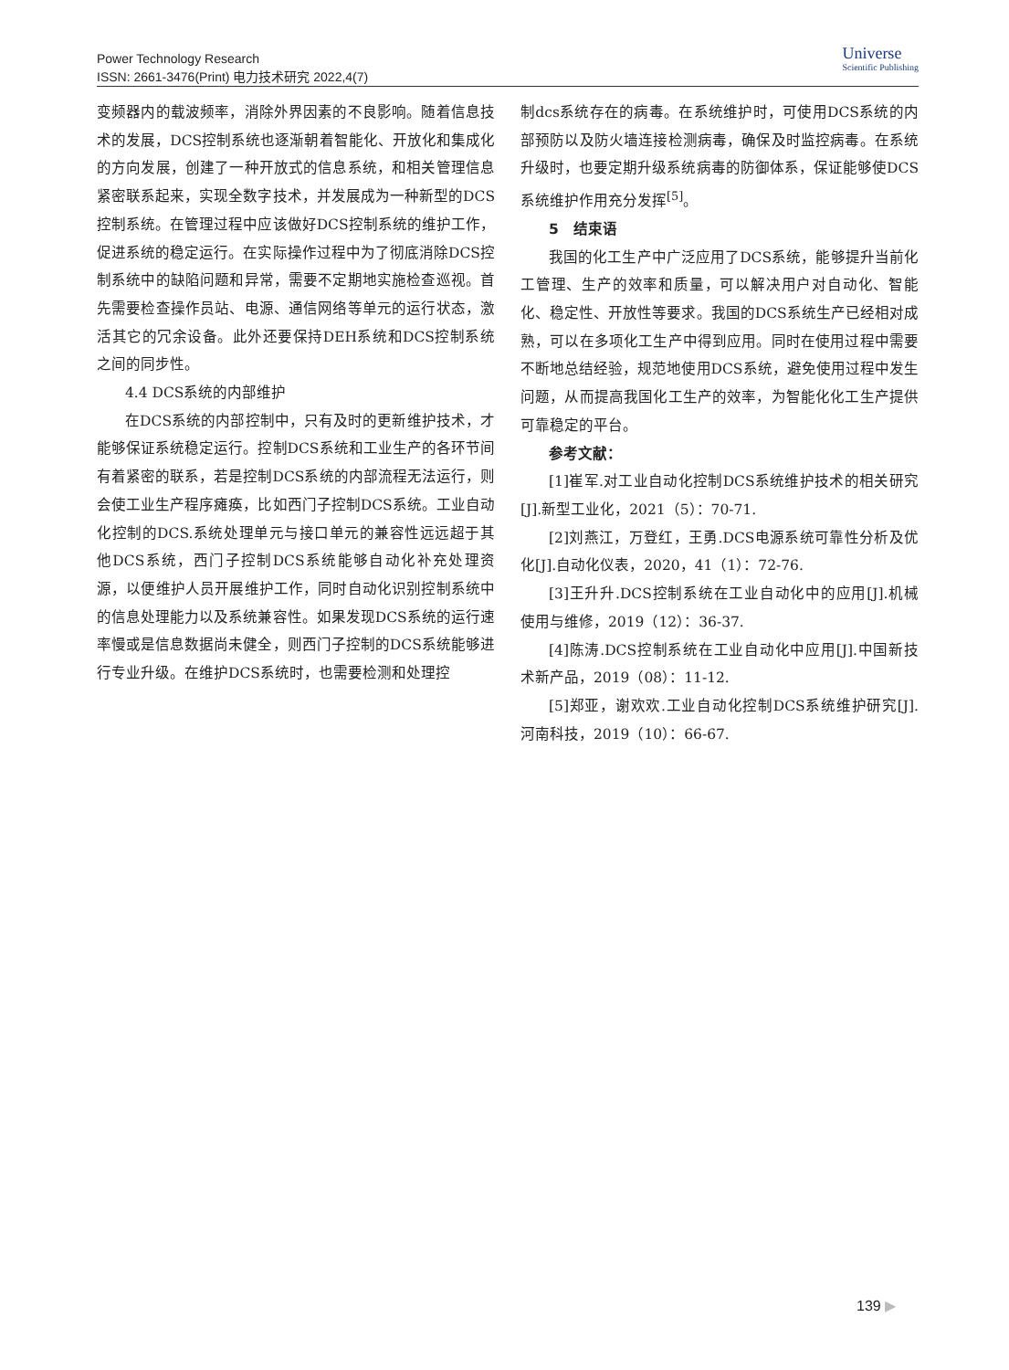Power Technology Research
ISSN: 2661-3476(Print) 电力技术研究 2022,4(7)
Universe
Scientific Publishing
变频器内的载波频率，消除外界因素的不良影响。随着信息技术的发展，DCS控制系统也逐渐朝着智能化、开放化和集成化的方向发展，创建了一种开放式的信息系统，和相关管理信息紧密联系起来，实现全数字技术，并发展成为一种新型的DCS控制系统。在管理过程中应该做好DCS控制系统的维护工作，促进系统的稳定运行。在实际操作过程中为了彻底消除DCS控制系统中的缺陷问题和异常，需要不定期地实施检查巡视。首先需要检查操作员站、电源、通信网络等单元的运行状态，激活其它的冗余设备。此外还要保持DEH系统和DCS控制系统之间的同步性。
4.4 DCS系统的内部维护
在DCS系统的内部控制中，只有及时的更新维护技术，才能够保证系统稳定运行。控制DCS系统和工业生产的各环节间有着紧密的联系，若是控制DCS系统的内部流程无法运行，则会使工业生产程序瘫痪，比如西门子控制DCS系统。工业自动化控制的DCS.系统处理单元与接口单元的兼容性远远超于其他DCS系统，西门子控制DCS系统能够自动化补充处理资源，以便维护人员开展维护工作，同时自动化识别控制系统中的信息处理能力以及系统兼容性。如果发现DCS系统的运行速率慢或是信息数据尚未健全，则西门子控制的DCS系统能够进行专业升级。在维护DCS系统时，也需要检测和处理控
制dcs系统存在的病毒。在系统维护时，可使用DCS系统的内部预防以及防火墙连接检测病毒，确保及时监控病毒。在系统升级时，也要定期升级系统病毒的防御体系，保证能够使DCS系统维护作用充分发挥<sup>[5]</sup>。
5　结束语
我国的化工生产中广泛应用了DCS系统，能够提升当前化工管理、生产的效率和质量，可以解决用户对自动化、智能化、稳定性、开放性等要求。我国的DCS系统生产已经相对成熟，可以在多项化工生产中得到应用。同时在使用过程中需要不断地总结经验，规范地使用DCS系统，避免使用过程中发生问题，从而提高我国化工生产的效率，为智能化化工生产提供可靠稳定的平台。
参考文献：
[1]崔军.对工业自动化控制DCS系统维护技术的相关研究[J].新型工业化，2021（5）：70-71.
[2]刘燕江，万登红，王勇.DCS电源系统可靠性分析及优化[J].自动化仪表，2020，41（1）：72-76.
[3]王升升.DCS控制系统在工业自动化中的应用[J].机械使用与维修，2019（12）：36-37.
[4]陈涛.DCS控制系统在工业自动化中应用[J].中国新技术新产品，2019（08）：11-12.
[5]郑亚，谢欢欢.工业自动化控制DCS系统维护研究[J].河南科技，2019（10）：66-67.
139 ▶